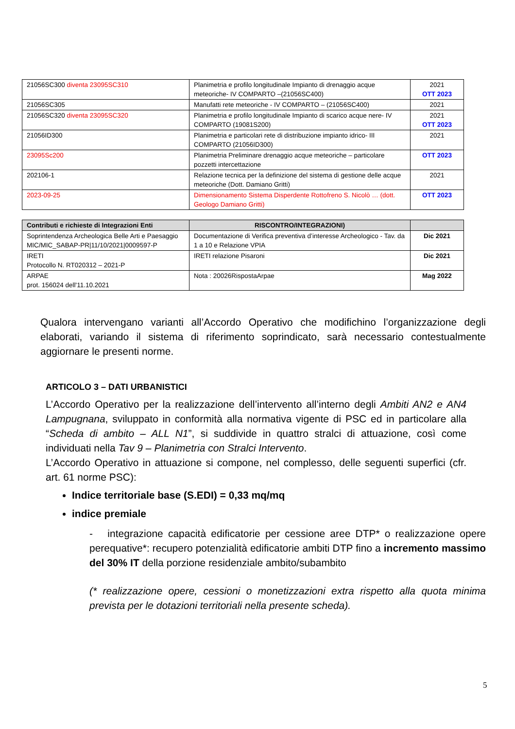| 21056SC300 diventa 23095SC310 | Planimetria e profilo longitudinale Impianto di drenaggio acque meteoriche- IV COMPARTO –(21056SC400) | 2021 OTT 2023 |
| 21056SC305 | Manufatti rete meteoriche - IV COMPARTO – (21056SC400) | 2021 |
| 21056SC320 diventa 23095SC320 | Planimetria e profilo longitudinale Impianto di scarico acque nere- IV COMPARTO (19081S200) | 2021 OTT 2023 |
| 21056ID300 | Planimetria e particolari rete di distribuzione impianto idrico- III COMPARTO (21056ID300) | 2021 |
| 23095Sc200 | Planimetria Preliminare drenaggio acque meteoriche – particolare pozzetti intercettazione | OTT 2023 |
| 202106-1 | Relazione tecnica per la definizione del sistema di gestione delle acque meteoriche (Dott. Damiano Gritti) | 2021 |
| 2023-09-25 | Dimensionamento Sistema Disperdente Rottofreno S. Nicolò … (dott. Geologo Damiano Gritti) | OTT 2023 |
| Contributi e richieste di Integrazioni Enti | RISCONTRO/INTEGRAZIONI) | |
| --- | --- | --- |
| Soprintendenza Archeologica Belle Arti e Paesaggio MIC/MIC_SABAP-PR/11/10/2021/0009597-P | Documentazione di Verifica preventiva d’interesse Archeologico - Tav. da 1 a 10 e Relazione VPIA | Dic 2021 |
| IRETI Protocollo N. RT020312 – 2021-P | IRETI relazione Pisaroni | Dic 2021 |
| ARPAE prot. 156024 dell'11.10.2021 | Nota : 20026RispostaArpae | Mag 2022 |
Qualora intervengano varianti all’Accordo Operativo che modifichino l’organizzazione degli elaborati, variando il sistema di riferimento soprindicato, sarà necessario contestualmente aggiornare le presenti norme.
ARTICOLO 3 – DATI URBANISTICI
L’Accordo Operativo per la realizzazione dell’intervento all’interno degli Ambiti AN2 e AN4 Lampugnana, sviluppato in conformità alla normativa vigente di PSC ed in particolare alla “Scheda di ambito – ALL N1”, si suddivide in quattro stralci di attuazione, così come individuati nella Tav 9 – Planimetria con Stralci Intervento.
L’Accordo Operativo in attuazione si compone, nel complesso, delle seguenti superfici (cfr. art. 61 norme PSC):
Indice territoriale base (S.EDI) = 0,33 mq/mq
indice premiale
- integrazione capacità edificatorie per cessione aree DTP* o realizzazione opere perequative*: recupero potenzialità edificatorie ambiti DTP fino a incremento massimo del 30% IT della porzione residenziale ambito/subambito
(* realizzazione opere, cessioni o monetizzazioni extra rispetto alla quota minima prevista per le dotazioni territoriali nella presente scheda).
5